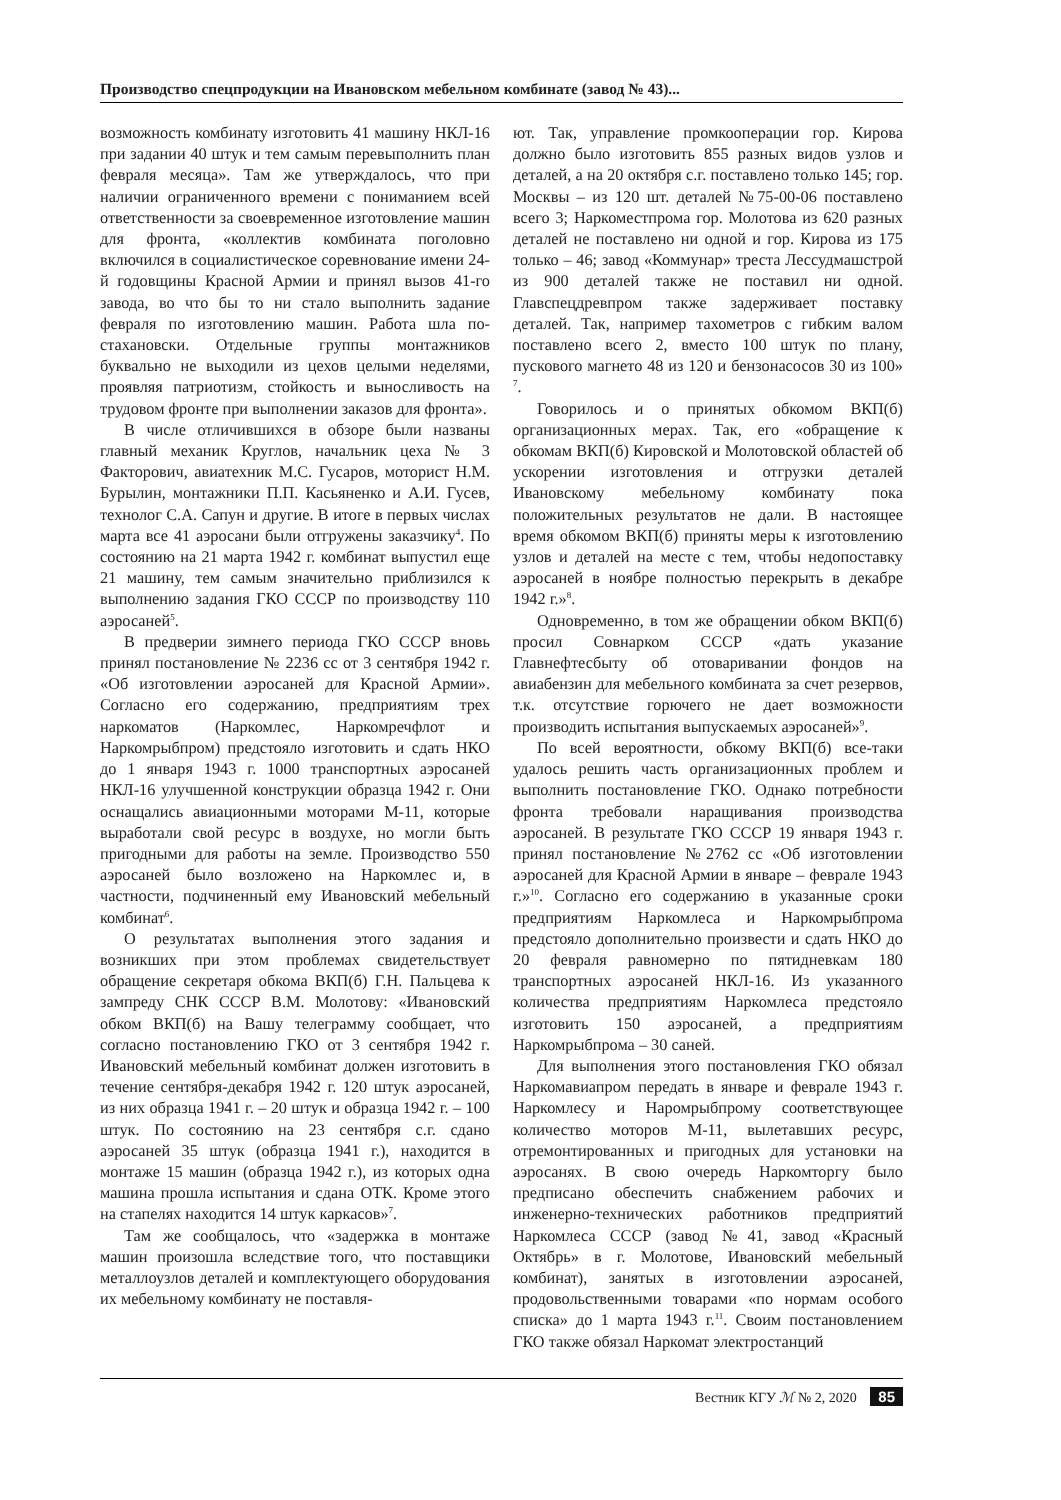Производство спецпродукции на Ивановском мебельном комбинате (завод № 43)...
возможность комбинату изготовить 41 машину НКЛ-16 при задании 40 штук и тем самым перевыполнить план февраля месяца». Там же утверждалось, что при наличии ограниченного времени с пониманием всей ответственности за своевременное изготовление машин для фронта, «коллектив комбината поголовно включился в социалистическое соревнование имени 24-й годовщины Красной Армии и принял вызов 41-го завода, во что бы то ни стало выполнить задание февраля по изготовлению машин. Работа шла по-стахановски. Отдельные группы монтажников буквально не выходили из цехов целыми неделями, проявляя патриотизм, стойкость и выносливость на трудовом фронте при выполнении заказов для фронта».
В числе отличившихся в обзоре были названы главный механик Круглов, начальник цеха № 3 Факторович, авиатехник М.С. Гусаров, моторист Н.М. Бурылин, монтажники П.П. Касьяненко и А.И. Гусев, технолог С.А. Сапун и другие. В итоге в первых числах марта все 41 аэросани были отгружены заказчику<sup>4</sup>. По состоянию на 21 марта 1942 г. комбинат выпустил еще 21 машину, тем самым значительно приблизился к выполнению задания ГКО СССР по производству 110 аэросаней<sup>5</sup>.
В предверии зимнего периода ГКО СССР вновь принял постановление № 2236 сс от 3 сентября 1942 г. «Об изготовлении аэросаней для Красной Армии». Согласно его содержанию, предприятиям трех наркоматов (Наркомлес, Наркомречфлот и Наркомрыбпром) предстояло изготовить и сдать НКО до 1 января 1943 г. 1000 транспортных аэросаней НКЛ-16 улучшенной конструкции образца 1942 г. Они оснащались авиационными моторами М-11, которые выработали свой ресурс в воздухе, но могли быть пригодными для работы на земле. Производство 550 аэросаней было возложено на Наркомлес и, в частности, подчиненный ему Ивановский мебельный комбинат<sup>6</sup>.
О результатах выполнения этого задания и возникших при этом проблемах свидетельствует обращение секретаря обкома ВКП(б) Г.Н. Пальцева к зампреду СНК СССР В.М. Молотову: «Ивановский обком ВКП(б) на Вашу телеграмму сообщает, что согласно постановлению ГКО от 3 сентября 1942 г. Ивановский мебельный комбинат должен изготовить в течение сентября-декабря 1942 г. 120 штук аэросаней, из них образца 1941 г. – 20 штук и образца 1942 г. – 100 штук. По состоянию на 23 сентября с.г. сдано аэросаней 35 штук (образца 1941 г.), находится в монтаже 15 машин (образца 1942 г.), из которых одна машина прошла испытания и сдана ОТК. Кроме этого на стапелях находится 14 штук каркасов»<sup>7</sup>.
Там же сообщалось, что «задержка в монтаже машин произошла вследствие того, что поставщики металлоузлов деталей и комплектующего оборудования их мебельному комбинату не поставля-
ют. Так, управление промкооперации гор. Кирова должно было изготовить 855 разных видов узлов и деталей, а на 20 октября с.г. поставлено только 145; гор. Москвы – из 120 шт. деталей №75-00-06 поставлено всего 3; Наркоместпрома гор. Молотова из 620 разных деталей не поставлено ни одной и гор. Кирова из 175 только – 46; завод «Коммунар» треста Лессудмашстрой из 900 деталей также не поставил ни одной. Главспецдревпром также задерживает поставку деталей. Так, например тахометров с гибким валом поставлено всего 2, вместо 100 штук по плану, пускового магнето 48 из 120 и бензонасосов 30 из 100» <sup>7</sup>.
Говорилось и о принятых обкомом ВКП(б) организационных мерах. Так, его «обращение к обкомам ВКП(б) Кировской и Молотовской областей об ускорении изготовления и отгрузки деталей Ивановскому мебельному комбинату пока положительных результатов не дали. В настоящее время обкомом ВКП(б) приняты меры к изготовлению узлов и деталей на месте с тем, чтобы недопоставку аэросаней в ноябре полностью перекрыть в декабре 1942 г.»<sup>8</sup>.
Одновременно, в том же обращении обком ВКП(б) просил Совнарком СССР «дать указание Главнефтесбыту об отоваривании фондов на авиабензин для мебельного комбината за счет резервов, т.к. отсутствие горючего не дает возможности производить испытания выпускаемых аэросаней»<sup>9</sup>.
По всей вероятности, обкому ВКП(б) все-таки удалось решить часть организационных проблем и выполнить постановление ГКО. Однако потребности фронта требовали наращивания производства аэросаней. В результате ГКО СССР 19 января 1943 г. принял постановление №2762 сс «Об изготовлении аэросаней для Красной Армии в январе – феврале 1943 г.»<sup>10</sup>. Согласно его содержанию в указанные сроки предприятиям Наркомлеса и Наркомрыбпрома предстояло дополнительно произвести и сдать НКО до 20 февраля равномерно по пятидневкам 180 транспортных аэросаней НКЛ-16. Из указанного количества предприятиям Наркомлеса предстояло изготовить 150 аэросаней, а предприятиям Наркомрыбпрома – 30 саней.
Для выполнения этого постановления ГКО обязал Наркомавиапром передать в январе и феврале 1943 г. Наркомлесу и Наромрыбпрому соответствующее количество моторов М-11, вылетавших ресурс, отремонтированных и пригодных для установки на аэросанях. В свою очередь Наркомторгу было предписано обеспечить снабжением рабочих и инженерно-технических работников предприятий Наркомлеса СССР (завод №41, завод «Красный Октябрь» в г. Молотове, Ивановский мебельный комбинат), занятых в изготовлении аэросаней, продовольственными товарами «по нормам особого списка» до 1 марта 1943 г.<sup>11</sup>. Своим постановлением ГКО также обязал Наркомат электростанций
Вестник КГУ ℳ № 2, 2020 85